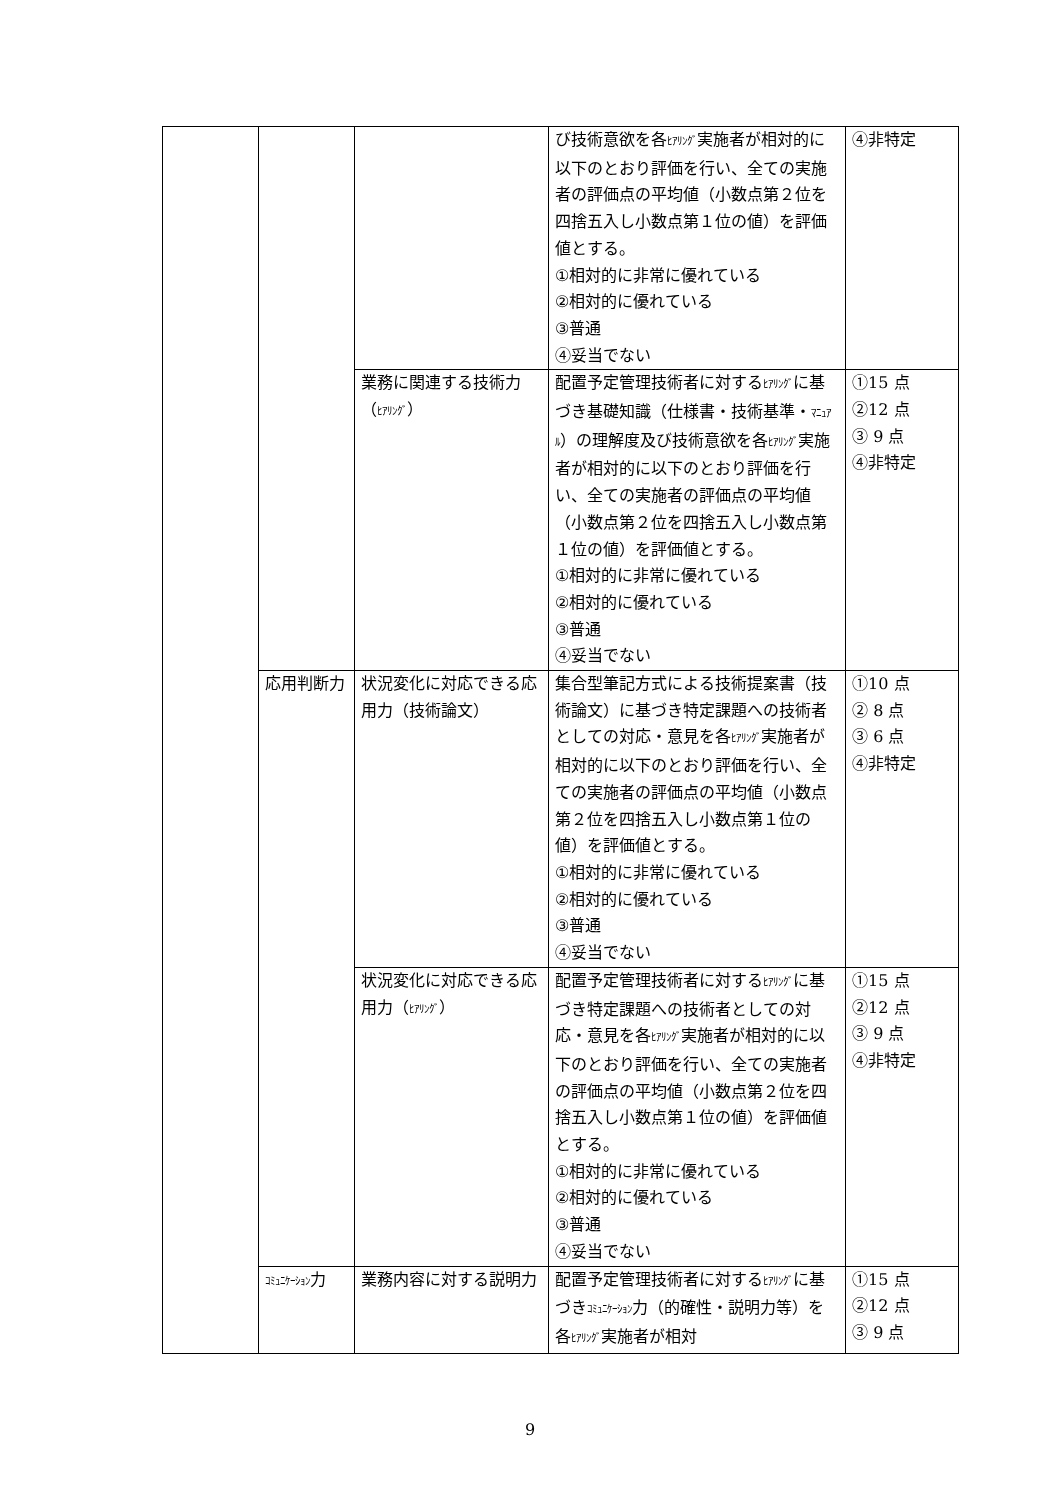| | | | び技術意欲を各 ﾋｱﾘﾝｸﾞ 実施者が相対的に以下のとおり評価を行い、全ての実施者の評価点の平均値（小数点第２位を四捨五入し小数点第１位の値）を評価値とする。 ①相対的に非常に優れている ②相対的に優れている ③普通 ④妥当でない | ④非特定 |
| | | 業務に関連する技術力（ ﾋｱﾘﾝｸﾞ ） | 配置予定管理技術者に対する ﾋｱﾘﾝｸﾞ に基づき基礎知識（仕様書・技術基準・ ﾏﾆｭｱﾙ ）の理解度及び技術意欲を各 ﾋｱﾘﾝｸﾞ 実施者が相対的に以下のとおり評価を行い、全ての実施者の評価点の平均値（小数点第２位を四捨五入し小数点第１位の値）を評価値とする。 ①相対的に非常に優れている ②相対的に優れている ③普通 ④妥当でない | ①15 点 ②12 点 ③ 9 点 ④非特定 |
| | 応用判断力 | 状況変化に対応できる応用力（技術論文） | 集合型筆記方式による技術提案書（技術論文）に基づき特定課題への技術者としての対応・意見を各 ﾋｱﾘﾝｸﾞ 実施者が相対的に以下のとおり評価を行い、全ての実施者の評価点の平均値（小数点第２位を四捨五入し小数点第１位の値）を評価値とする。 ①相対的に非常に優れている ②相対的に優れている ③普通 ④妥当でない | ①10 点 ② 8 点 ③ 6 点 ④非特定 |
| | | 状況変化に対応できる応用力（ ﾋｱﾘﾝｸﾞ ） | 配置予定管理技術者に対する ﾋｱﾘﾝｸﾞ に基づき特定課題への技術者としての対応・意見を各 ﾋｱﾘﾝｸﾞ 実施者が相対的に以下のとおり評価を行い、全ての実施者の評価点の平均値（小数点第２位を四捨五入し小数点第１位の値）を評価値とする。 ①相対的に非常に優れている ②相対的に優れている ③普通 ④妥当でない | ①15 点 ②12 点 ③ 9 点 ④非特定 |
| | ｺﾐｭﾆｹｰｼｮﾝ 力 | 業務内容に対する説明力 | 配置予定管理技術者に対する ﾋｱﾘﾝｸﾞ に基づき ｺﾐｭﾆｹｰｼｮﾝ 力（的確性・説明力等）を各 ﾋｱﾘﾝｸﾞ 実施者が相対 | ①15 点 ②12 点 ③ 9 点 |
9